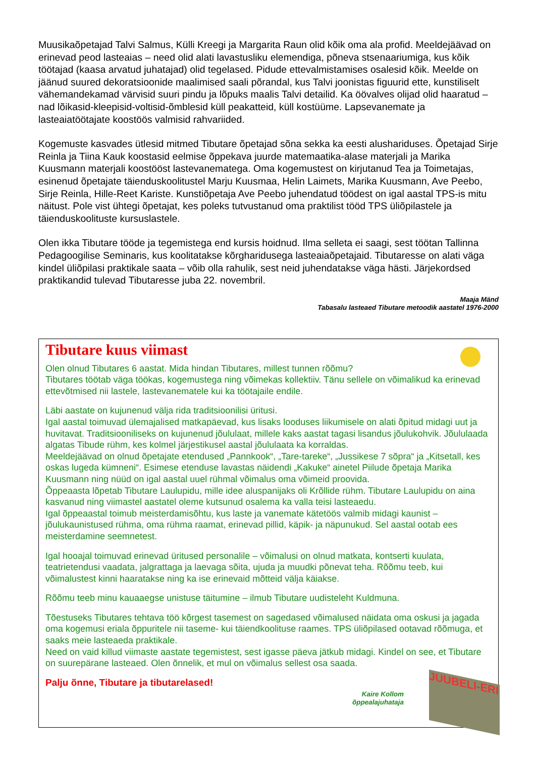Muusikaõpetajad Talvi Salmus, Külli Kreegi ja Margarita Raun olid kõik oma ala profid. Meeldejäävad on erinevad peod lasteaias – need olid alati lavastusliku elemendiga, põneva stsenaariumiga, kus kõik töötajad (kaasa arvatud juhatajad) olid tegelased. Pidude ettevalmistamises osalesid kõik. Meelde on jäänud suured dekoratsioonide maalimised saali põrandal, kus Talvi joonistas figuurid ette, kunstiliselt vähemandekamad värvisid suuri pindu ja lõpuks maalis Talvi detailid. Ka öövalves olijad olid haaratud – nad lõikasid-kleepisid-voltisid-õmblesid küll peakatteid, küll kostüüme. Lapsevanemate ja lasteaiatöötajate koostöös valmisid rahvariided.
Kogemuste kasvades ütlesid mitmed Tibutare õpetajad sõna sekka ka eesti alushariduses. Õpetajad Sirje Reinla ja Tiina Kauk koostasid eelmise õppekava juurde matemaatika-alase materjali ja Marika Kuusmann materjali koostööst lastevanematega. Oma kogemustest on kirjutanud Tea ja Toimetajas, esinenud õpetajate täienduskoolitustel Marju Kuusmaa, Helin Laimets, Marika Kuusmann, Ave Peebo, Sirje Reinla, Hille-Reet Kariste. Kunstiõpetaja Ave Peebo juhendatud töödest on igal aastal TPS-is mitu näitust. Pole vist ühtegi õpetajat, kes poleks tutvustanud oma praktilist tööd TPS üliõpilastele ja täienduskoolituste kursuslastele.
Olen ikka Tibutare tööde ja tegemistega end kursis hoidnud. Ilma selleta ei saagi, sest töötan Tallinna Pedagoogilise Seminaris, kus koolitatakse kõrgharidusega lasteaiaõpetajaid. Tibutaresse on alati väga kindel üliõpilasi praktikale saata – võib olla rahulik, sest neid juhendatakse väga hästi. Järjekordsed praktikandid tulevad Tibutaresse juba 22. novembril.
Maaja Mänd
Tabasalu lasteaed Tibutare metoodik aastatel 1976-2000
Tibutare kuus viimast
Olen olnud Tibutares 6 aastat. Mida hindan Tibutares, millest tunnen rõõmu?
Tibutares töötab väga töökas, kogemustega ning võimekas kollektiiv. Tänu sellele on võimalikud ka erinevad ettevõtmised nii lastele, lastevanematele kui ka töötajaile endile.
Läbi aastate on kujunenud välja rida traditsioonilisi üritusi.
Igal aastal toimuvad ülemajalised matkapäevad, kus lisaks looduses liikumisele on alati õpitud midagi uut ja huvitavat. Traditsiooniliseks on kujunenud jõululaat, millele kaks aastat tagasi lisandus jõulukohvik. Jõululaada algatas Tibude rühm, kes kolmel järjestikusel aastal jõululaata ka korraldas.
Meeldejäävad on olnud õpetajate etendused „Pannkook“, „Tare-tareke“, „Jussikese 7 sõpra“ ja „Kitsetall, kes oskas lugeda kümneni“. Esimese etenduse lavastas näidendi „Kakuke“ ainetel Piilude õpetaja Marika Kuusmann ning nüüd on igal aastal uuel rühmal võimalus oma võimeid proovida.
Õppeaasta lõpetab Tibutare Laulupidu, mille idee aluspanijaks oli Krõllide rühm. Tibutare Laulupidu on aina kasvanud ning viimastel aastatel oleme kutsunud osalema ka valla teisi lasteaedu.
Igal õppeaastal toimub meisterdamisõhtu, kus laste ja vanemate kätetöös valmib midagi kaunist – jõulukaunistused rühma, oma rühma raamat, erinevad pillid, käpik- ja näpunukud. Sel aastal ootab ees meisterdamine seemnetest.
Igal hooajal toimuvad erinevad üritused personalile – võimalusi on olnud matkata, kontserti kuulata, teatrietendusi vaadata, jalgrattaga ja laevaga sõita, ujuda ja muudki põnevat teha. Rõõmu teeb, kui võimalustest kinni haaratakse ning ka ise erinevaid mõtteid välja käiakse.
Rõõmu teeb minu kauaaegse unistuse täitumine – ilmub Tibutare uudisteleht Kuldmuna.
Tõestuseks Tibutares tehtava töö kõrgest tasemest on sagedased võimalused näidata oma oskusi ja jagada oma kogemusi eriala õppuritele nii taseme- kui täiendkoolituse raames. TPS üliõpilased ootavad rõõmuga, et saaks meie lasteaeda praktikale.
Need on vaid killud viimaste aastate tegemistest, sest igasse päeva jätkub midagi. Kindel on see, et Tibutare on suurepärane lasteaed. Olen õnnelik, et mul on võimalus sellest osa saada.
Palju õnne, Tibutare ja tibutarelased!
Kaire Kollom
õppealajuhataja
JUUBELI-ERI